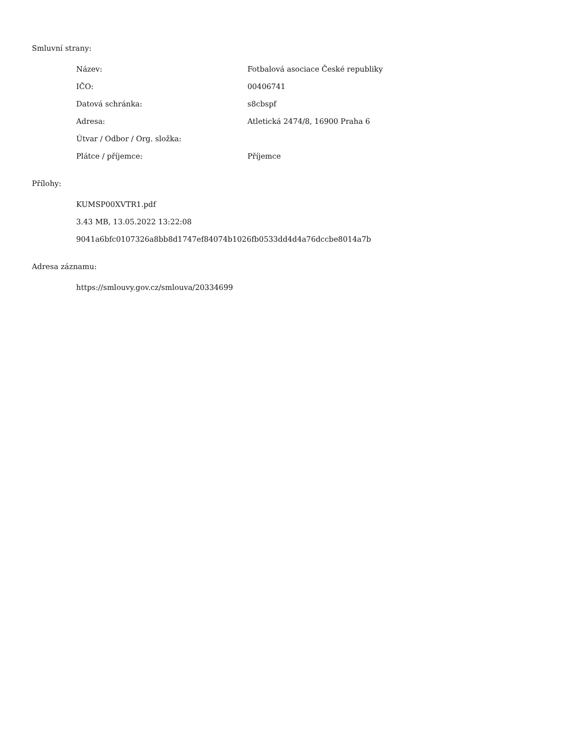Smluvní strany:
| Název: | Fotbalová asociace České republiky |
| IČO: | 00406741 |
| Datová schránka: | s8cbspf |
| Adresa: | Atletická 2474/8, 16900 Praha 6 |
| Útvar / Odbor / Org. složka: | |
| Plátce / příjemce: | Příjemce |
Přílohy:
KUMSP00XVTR1.pdf
3.43 MB, 13.05.2022 13:22:08
9041a6bfc0107326a8bb8d1747ef84074b1026fb0533dd4d4a76dccbe8014a7b
Adresa záznamu:
https://smlouvy.gov.cz/smlouva/20334699